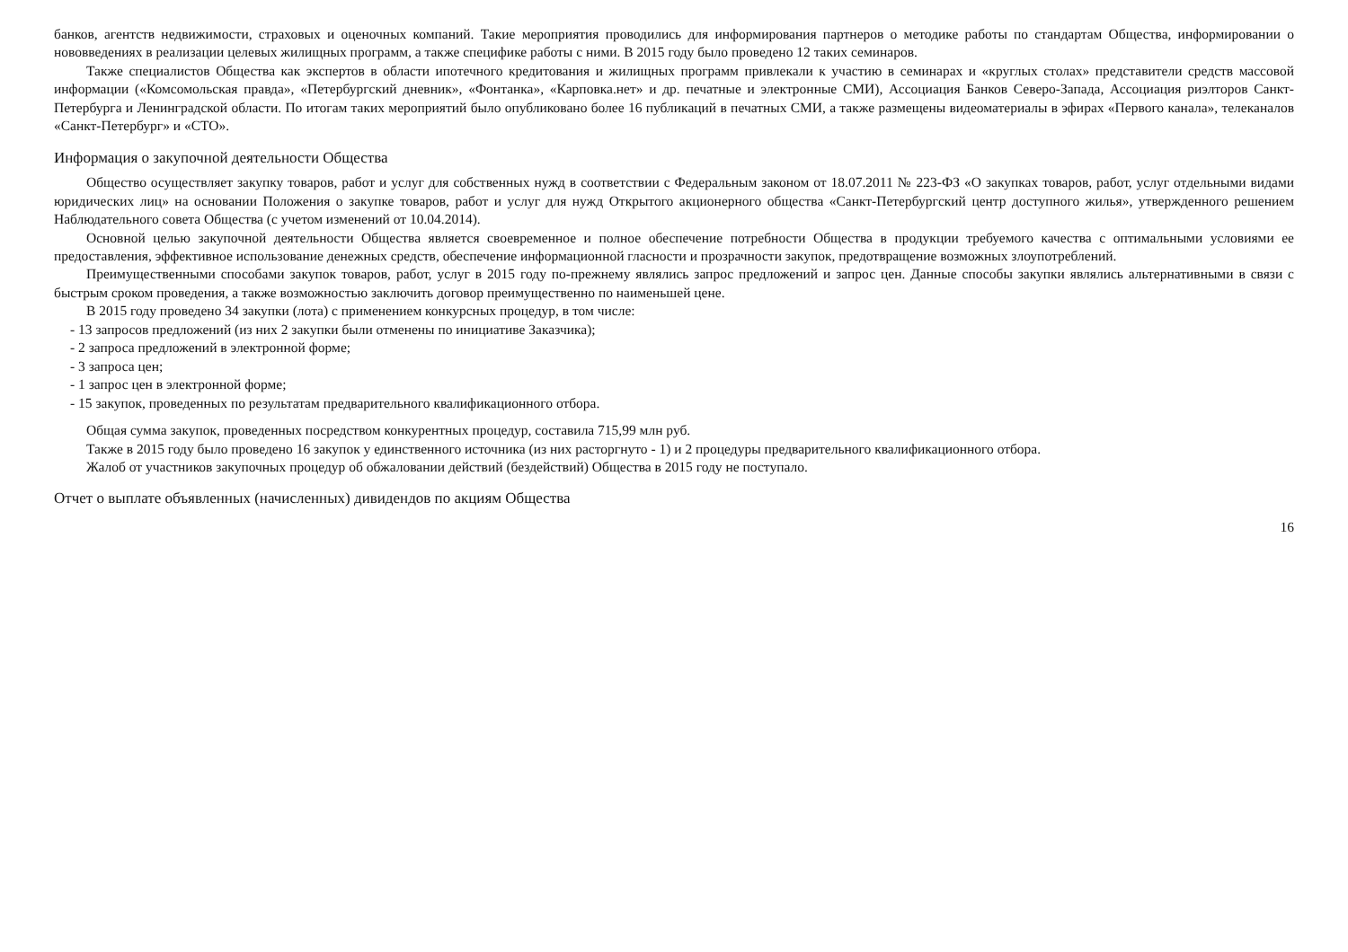банков, агентств недвижимости, страховых и оценочных компаний. Такие мероприятия проводились для информирования партнеров о методике работы по стандартам Общества, информировании о нововведениях в реализации целевых жилищных программ, а также специфике работы с ними. В 2015 году было проведено 12 таких семинаров.
Также специалистов Общества как экспертов в области ипотечного кредитования и жилищных программ привлекали к участию в семинарах и «круглых столах» представители средств массовой информации («Комсомольская правда», «Петербургский дневник», «Фонтанка», «Карповка.нет» и др. печатные и электронные СМИ), Ассоциация Банков Северо-Запада, Ассоциация риэлторов Санкт-Петербурга и Ленинградской области. По итогам таких мероприятий было опубликовано более 16 публикаций в печатных СМИ, а также размещены видеоматериалы в эфирах «Первого канала», телеканалов «Санкт-Петербург» и «СТО».
Информация о закупочной деятельности Общества
Общество осуществляет закупку товаров, работ и услуг для собственных нужд в соответствии с Федеральным законом от 18.07.2011 № 223-ФЗ «О закупках товаров, работ, услуг отдельными видами юридических лиц» на основании Положения о закупке товаров, работ и услуг для нужд Открытого акционерного общества «Санкт-Петербургский центр доступного жилья», утвержденного решением Наблюдательного совета Общества (с учетом изменений от 10.04.2014).
Основной целью закупочной деятельности Общества является своевременное и полное обеспечение потребности Общества в продукции требуемого качества с оптимальными условиями ее предоставления, эффективное использование денежных средств, обеспечение информационной гласности и прозрачности закупок, предотвращение возможных злоупотреблений.
Преимущественными способами закупок товаров, работ, услуг в 2015 году по-прежнему являлись запрос предложений и запрос цен. Данные способы закупки являлись альтернативными в связи с быстрым сроком проведения, а также возможностью заключить договор преимущественно по наименьшей цене.
В 2015 году проведено 34 закупки (лота) с применением конкурсных процедур, в том числе:
- 13 запросов предложений (из них 2 закупки были отменены по инициативе Заказчика);
- 2 запроса предложений в электронной форме;
- 3 запроса цен;
- 1 запрос цен в электронной форме;
- 15 закупок, проведенных по результатам предварительного квалификационного отбора.
Общая сумма закупок, проведенных посредством конкурентных процедур, составила 715,99 млн руб.
Также в 2015 году было проведено 16 закупок у единственного источника (из них расторгнуто - 1) и 2 процедуры предварительного квалификационного отбора.
Жалоб от участников закупочных процедур об обжаловании действий (бездействий) Общества в 2015 году не поступало.
Отчет о выплате объявленных (начисленных) дивидендов по акциям Общества
16